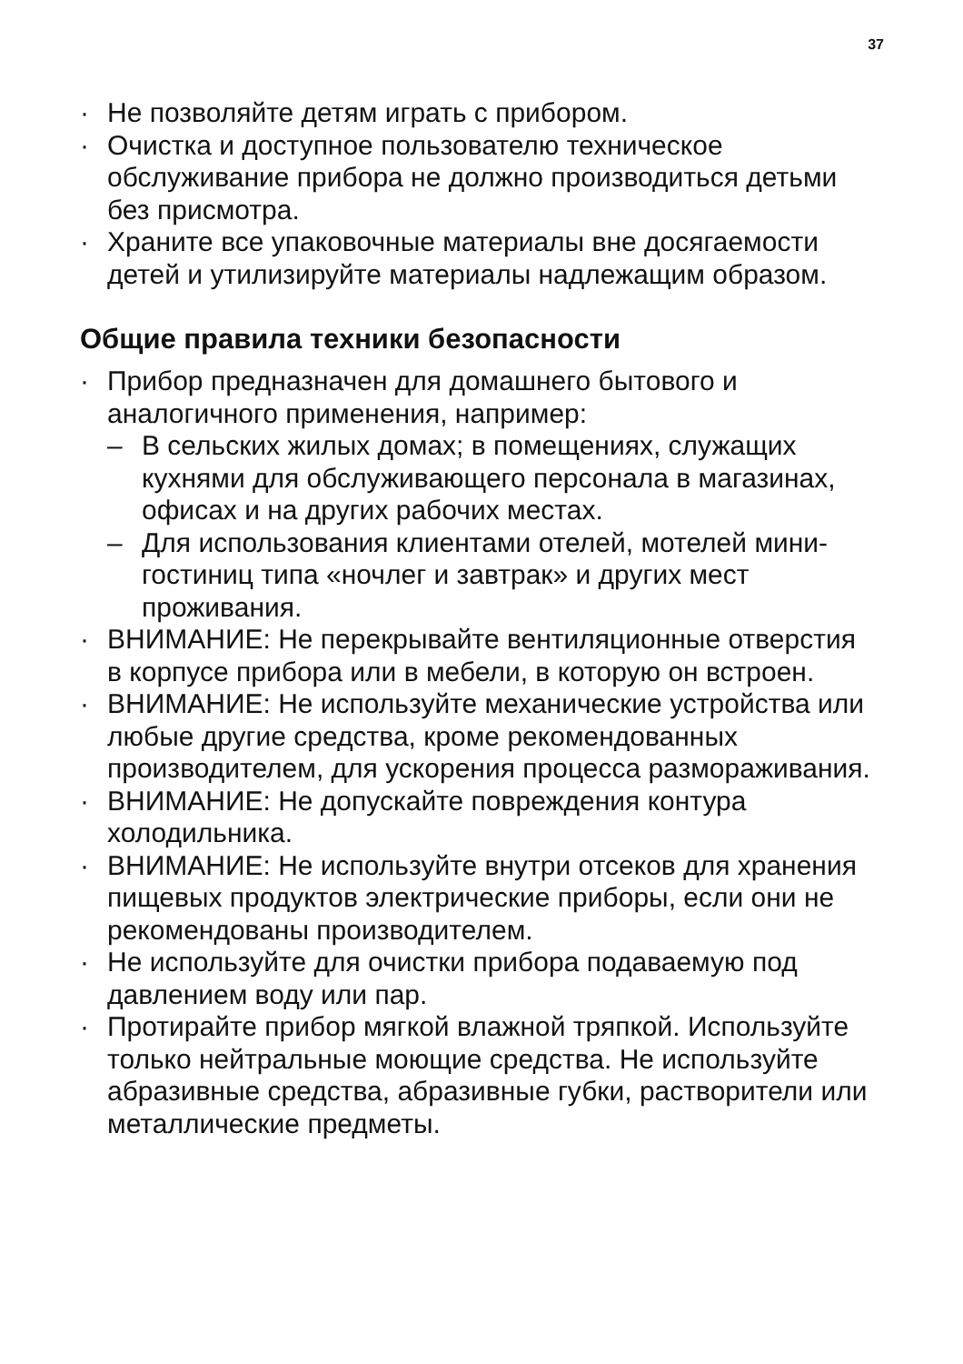37
· Не позволяйте детям играть с прибором.
· Очистка и доступное пользователю техническое обслуживание прибора не должно производиться детьми без присмотра.
· Храните все упаковочные материалы вне досягаемости детей и утилизируйте материалы надлежащим образом.
Общие правила техники безопасности
· Прибор предназначен для домашнего бытового и аналогичного применения, например:
– В сельских жилых домах; в помещениях, служащих кухнями для обслуживающего персонала в магазинах, офисах и на других рабочих местах.
– Для использования клиентами отелей, мотелей мини-гостиниц типа «ночлег и завтрак» и других мест проживания.
· ВНИМАНИЕ: Не перекрывайте вентиляционные отверстия в корпусе прибора или в мебели, в которую он встроен.
· ВНИМАНИЕ: Не используйте механические устройства или любые другие средства, кроме рекомендованных производителем, для ускорения процесса размораживания.
· ВНИМАНИЕ: Не допускайте повреждения контура холодильника.
· ВНИМАНИЕ: Не используйте внутри отсеков для хранения пищевых продуктов электрические приборы, если они не рекомендованы производителем.
· Не используйте для очистки прибора подаваемую под давлением воду или пар.
· Протирайте прибор мягкой влажной тряпкой. Используйте только нейтральные моющие средства. Не используйте абразивные средства, абразивные губки, растворители или металлические предметы.